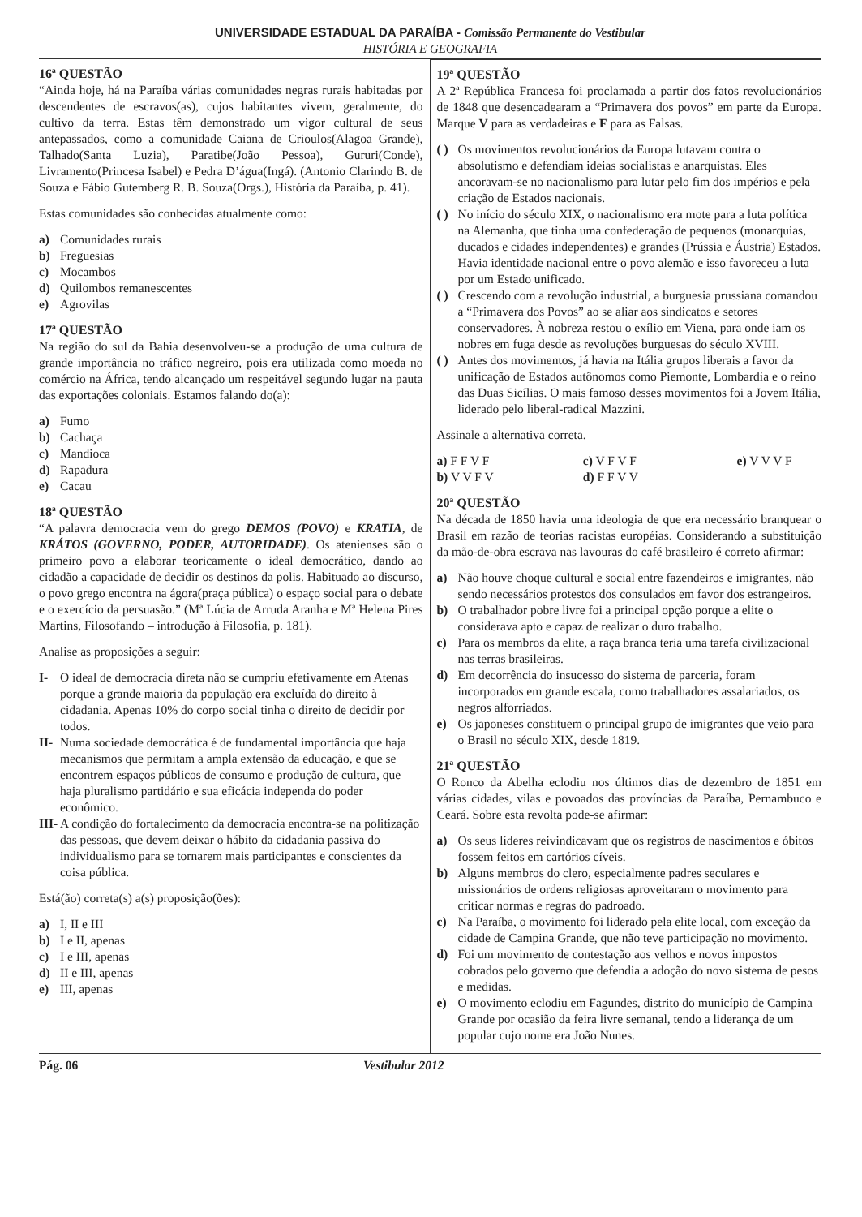UNIVERSIDADE ESTADUAL DA PARAÍBA - Comissão Permanente do Vestibular
HISTÓRIA E GEOGRAFIA
16ª QUESTÃO
“Ainda hoje, há na Paraíba várias comunidades negras rurais habitadas por descendentes de escravos(as), cujos habitantes vivem, geralmente, do cultivo da terra. Estas têm demonstrado um vigor cultural de seus antepassados, como a comunidade Caiana de Crioulos(Alagoa Grande), Talhado(Santa Luzia), Paratibe(João Pessoa), Gururi(Conde), Livramento(Princesa Isabel) e Pedra D’água(Ingá). (Antonio Clarindo B. de Souza e Fábio Gutemberg R. B. Souza(Orgs.), História da Paraíba, p. 41).
Estas comunidades são conhecidas atualmente como:
a) Comunidades rurais
b) Freguesias
c) Mocambos
d) Quilombos remanescentes
e) Agrovilas
17ª QUESTÃO
Na região do sul da Bahia desenvolveu-se a produção de uma cultura de grande importância no tráfico negreiro, pois era utilizada como moeda no comércio na África, tendo alcançado um respeitável segundo lugar na pauta das exportações coloniais. Estamos falando do(a):
a) Fumo
b) Cachaça
c) Mandioca
d) Rapadura
e) Cacau
18ª QUESTÃO
“A palavra democracia vem do grego DEMOS (POVO) e KRATIA, de KRÁTOS (GOVERNO, PODER, AUTORIDADE). Os atenienses são o primeiro povo a elaborar teoricamente o ideal democrático, dando ao cidadão a capacidade de decidir os destinos da polis. Habituado ao discurso, o povo grego encontra na ágora(praça pública) o espaço social para o debate e o exercício da persuasão.” (Mª Lúcia de Arruda Aranha e Mª Helena Pires Martins, Filosofando – introdução à Filosofia, p. 181).
Analise as proposições a seguir:
I- O ideal de democracia direta não se cumpriu efetivamente em Atenas porque a grande maioria da população era excluída do direito à cidadania. Apenas 10% do corpo social tinha o direito de decidir por todos.
II- Numa sociedade democrática é de fundamental importância que haja mecanismos que permitam a ampla extensão da educação, e que se encontrem espaços públicos de consumo e produção de cultura, que haja pluralismo partidário e sua eficácia independa do poder econômico.
III- A condição do fortalecimento da democracia encontra-se na politização das pessoas, que devem deixar o hábito da cidadania passiva do individualismo para se tornarem mais participantes e conscientes da coisa pública.
Está(ão) correta(s) a(s) proposição(ões):
a) I, II e III
b) I e II, apenas
c) I e III, apenas
d) II e III, apenas
e) III, apenas
19ª QUESTÃO
A 2ª República Francesa foi proclamada a partir dos fatos revolucionários de 1848 que desencadearam a “Primavera dos povos” em parte da Europa. Marque V para as verdadeiras e F para as Falsas.
( ) Os movimentos revolucionários da Europa lutavam contra o absolutismo e defendiam ideias socialistas e anarquistas. Eles ancoravam-se no nacionalismo para lutar pelo fim dos impérios e pela criação de Estados nacionais.
( ) No início do século XIX, o nacionalismo era mote para a luta política na Alemanha, que tinha uma confederação de pequenos (monarquias, ducados e cidades independentes) e grandes (Prússia e Áustria) Estados. Havia identidade nacional entre o povo alemão e isso favoreceu a luta por um Estado unificado.
( ) Crescendo com a revolução industrial, a burguesia prussiana comandou a “Primavera dos Povos” ao se aliar aos sindicatos e setores conservadores. À nobreza restou o exílio em Viena, para onde iam os nobres em fuga desde as revoluções burguesas do século XVIII.
( ) Antes dos movimentos, já havia na Itália grupos liberais a favor da unificação de Estados autônomos como Piemonte, Lombardia e o reino das Duas Sicílias. O mais famoso desses movimentos foi a Jovem Itália, liderado pelo liberal-radical Mazzini.
Assinale a alternativa correta.
a) F F V F
b) V V F V
c) V F V F
d) F F V V
e) V V V F
20ª QUESTÃO
Na década de 1850 havia uma ideologia de que era necessário branquear o Brasil em razão de teorias racistas européias. Considerando a substituição da mão-de-obra escrava nas lavouras do café brasileiro é correto afirmar:
a) Não houve choque cultural e social entre fazendeiros e imigrantes, não sendo necessários protestos dos consulados em favor dos estrangeiros.
b) O trabalhador pobre livre foi a principal opção porque a elite o considerava apto e capaz de realizar o duro trabalho.
c) Para os membros da elite, a raça branca teria uma tarefa civilizacional nas terras brasileiras.
d) Em decorrência do insucesso do sistema de parceria, foram incorporados em grande escala, como trabalhadores assalariados, os negros alforriados.
e) Os japoneses constituem o principal grupo de imigrantes que veio para o Brasil no século XIX, desde 1819.
21ª QUESTÃO
O Ronco da Abelha eclodiu nos últimos dias de dezembro de 1851 em várias cidades, vilas e povoados das províncias da Paraíba, Pernambuco e Ceará. Sobre esta revolta pode-se afirmar:
a) Os seus líderes reivindicavam que os registros de nascimentos e óbitos fossem feitos em cartórios cíveis.
b) Alguns membros do clero, especialmente padres seculares e missionários de ordens religiosas aproveitaram o movimento para criticar normas e regras do padroado.
c) Na Paraíba, o movimento foi liderado pela elite local, com exceção da cidade de Campina Grande, que não teve participação no movimento.
d) Foi um movimento de contestação aos velhos e novos impostos cobrados pelo governo que defendia a adoção do novo sistema de pesos e medidas.
e) O movimento eclodiu em Fagundes, distrito do município de Campina Grande por ocasião da feira livre semanal, tendo a liderança de um popular cujo nome era João Nunes.
Pág. 06 Vestibular 2012